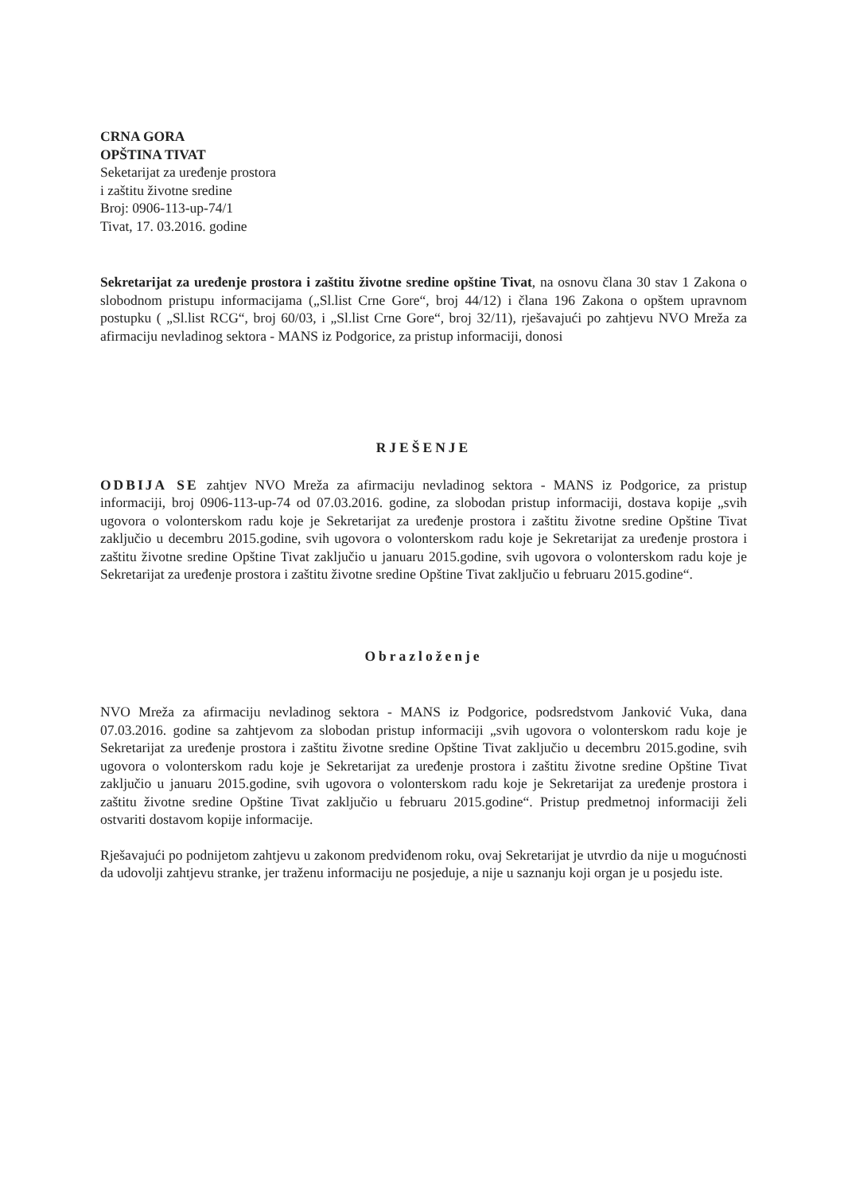CRNA GORA
OPŠTINA TIVAT
Seketarijat za uređenje prostora
i zaštitu životne sredine
Broj: 0906-113-up-74/1
Tivat, 17. 03.2016. godine
Sekretarijat za uređenje prostora i zaštitu životne sredine opštine Tivat, na osnovu člana 30 stav 1 Zakona o slobodnom pristupu informacijama („Sl.list Crne Gore“, broj 44/12) i člana 196 Zakona o opštem upravnom postupku ( „Sl.list RCG“, broj 60/03, i „Sl.list Crne Gore“, broj 32/11), rješavajući po zahtjevu NVO Mreža za afirmaciju nevladinog sektora - MANS iz Podgorice, za pristup informaciji, donosi
RJEŠENJE
ODBIJA SE zahtjev NVO Mreža za afirmaciju nevladinog sektora - MANS iz Podgorice, za pristup informaciji, broj 0906-113-up-74 od 07.03.2016. godine, za slobodan pristup informaciji, dostava kopije „svih ugovora o volonterskom radu koje je Sekretarijat za uređenje prostora i zaštitu životne sredine Opštine Tivat zaključio u decembru 2015.godine, svih ugovora o volonterskom radu koje je Sekretarijat za uređenje prostora i zaštitu životne sredine Opštine Tivat zaključio u januaru 2015.godine, svih ugovora o volonterskom radu koje je Sekretarijat za uređenje prostora i zaštitu životne sredine Opštine Tivat zaključio u februaru 2015.godine“.
Obrazloženje
NVO Mreža za afirmaciju nevladinog sektora - MANS iz Podgorice, podsredstvom Janković Vuka, dana 07.03.2016. godine sa zahtjevom za slobodan pristup informaciji „svih ugovora o volonterskom radu koje je Sekretarijat za uređenje prostora i zaštitu životne sredine Opštine Tivat zaključio u decembru 2015.godine, svih ugovora o volonterskom radu koje je Sekretarijat za uređenje prostora i zaštitu životne sredine Opštine Tivat zaključio u januaru 2015.godine, svih ugovora o volonterskom radu koje je Sekretarijat za uređenje prostora i zaštitu životne sredine Opštine Tivat zaključio u februaru 2015.godine“. Pristup predmetnoj informaciji želi ostvariti dostavom kopije informacije.
Rješavajući po podnijetom zahtjevu u zakonom predviđenom roku, ovaj Sekretarijat je utvrdio da nije u mogućnosti da udovolji zahtjevu stranke, jer traženu informaciju ne posjeduje, a nije u saznanju koji organ je u posjedu iste.